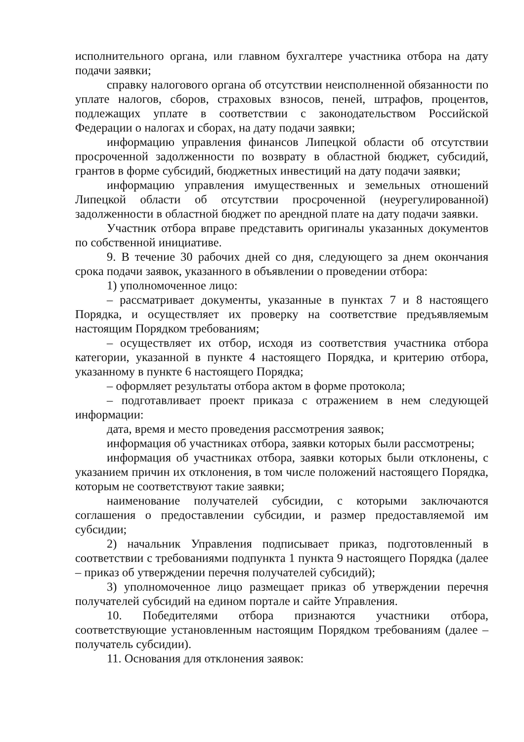исполнительного органа, или главном бухгалтере участника отбора на дату подачи заявки;
справку налогового органа об отсутствии неисполненной обязанности по уплате налогов, сборов, страховых взносов, пеней, штрафов, процентов, подлежащих уплате в соответствии с законодательством Российской Федерации о налогах и сборах, на дату подачи заявки;
информацию управления финансов Липецкой области об отсутствии просроченной задолженности по возврату в областной бюджет, субсидий, грантов в форме субсидий, бюджетных инвестиций на дату подачи заявки;
информацию управления имущественных и земельных отношений Липецкой области об отсутствии просроченной (неурегулированной) задолженности в областной бюджет по арендной плате на дату подачи заявки.
Участник отбора вправе представить оригиналы указанных документов по собственной инициативе.
9. В течение 30 рабочих дней со дня, следующего за днем окончания срока подачи заявок, указанного в объявлении о проведении отбора:
1) уполномоченное лицо:
– рассматривает документы, указанные в пунктах 7 и 8 настоящего Порядка, и осуществляет их проверку на соответствие предъявляемым настоящим Порядком требованиям;
– осуществляет их отбор, исходя из соответствия участника отбора категории, указанной в пункте 4 настоящего Порядка, и критерию отбора, указанному в пункте 6 настоящего Порядка;
– оформляет результаты отбора актом в форме протокола;
– подготавливает проект приказа с отражением в нем следующей информации:
дата, время и место проведения рассмотрения заявок;
информация об участниках отбора, заявки которых были рассмотрены;
информация об участниках отбора, заявки которых были отклонены, с указанием причин их отклонения, в том числе положений настоящего Порядка, которым не соответствуют такие заявки;
наименование получателей субсидии, с которыми заключаются соглашения о предоставлении субсидии, и размер предоставляемой им субсидии;
2) начальник Управления подписывает приказ, подготовленный в соответствии с требованиями подпункта 1 пункта 9 настоящего Порядка (далее – приказ об утверждении перечня получателей субсидий);
3) уполномоченное лицо размещает приказ об утверждении перечня получателей субсидий на едином портале и сайте Управления.
10. Победителями отбора признаются участники отбора, соответствующие установленным настоящим Порядком требованиям (далее – получатель субсидии).
11. Основания для отклонения заявок: